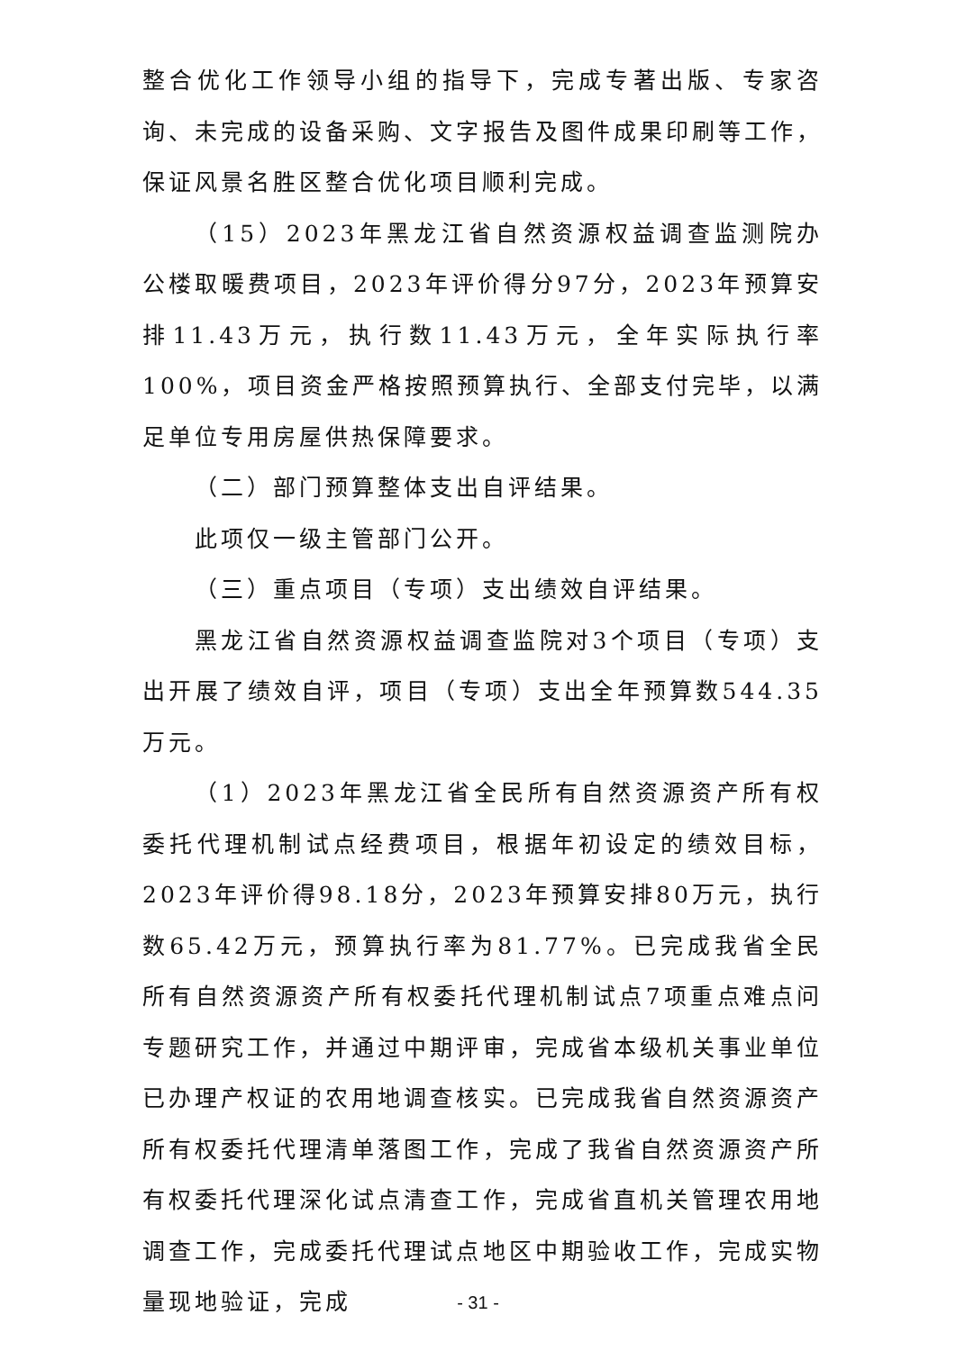整合优化工作领导小组的指导下，完成专著出版、专家咨询、未完成的设备采购、文字报告及图件成果印刷等工作，保证风景名胜区整合优化项目顺利完成。
（15）2023年黑龙江省自然资源权益调查监测院办公楼取暖费项目，2023年评价得分97分，2023年预算安排11.43万元，执行数11.43万元，全年实际执行率100%，项目资金严格按照预算执行、全部支付完毕，以满足单位专用房屋供热保障要求。
（二）部门预算整体支出自评结果。
此项仅一级主管部门公开。
（三）重点项目（专项）支出绩效自评结果。
黑龙江省自然资源权益调查监院对3个项目（专项）支出开展了绩效自评，项目（专项）支出全年预算数544.35万元。
（1）2023年黑龙江省全民所有自然资源资产所有权委托代理机制试点经费项目，根据年初设定的绩效目标，2023年评价得98.18分，2023年预算安排80万元，执行数65.42万元，预算执行率为81.77%。已完成我省全民所有自然资源资产所有权委托代理机制试点7项重点难点问专题研究工作，并通过中期评审，完成省本级机关事业单位已办理产权证的农用地调查核实。已完成我省自然资源资产所有权委托代理清单落图工作，完成了我省自然资源资产所有权委托代理深化试点清查工作，完成省直机关管理农用地调查工作，完成委托代理试点地区中期验收工作，完成实物量现地验证，完成
- 31 -